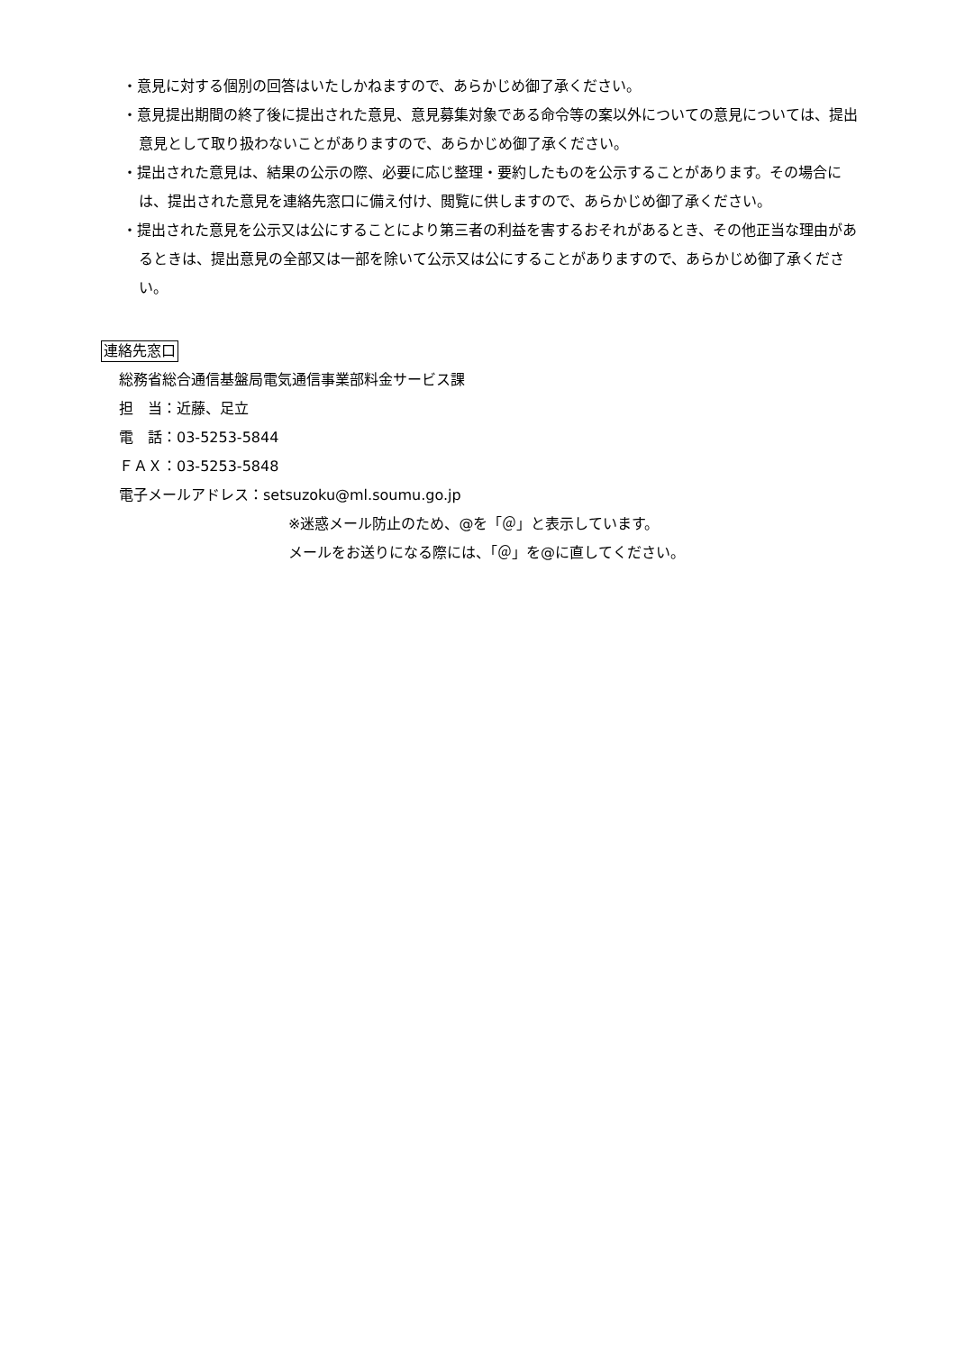・意見に対する個別の回答はいたしかねますので、あらかじめ御了承ください。
・意見提出期間の終了後に提出された意見、意見募集対象である命令等の案以外についての意見については、提出意見として取り扱わないことがありますので、あらかじめ御了承ください。
・提出された意見は、結果の公示の際、必要に応じ整理・要約したものを公示することがあります。その場合には、提出された意見を連絡先窓口に備え付け、閲覧に供しますので、あらかじめ御了承ください。
・提出された意見を公示又は公にすることにより第三者の利益を害するおそれがあるとき、その他正当な理由があるときは、提出意見の全部又は一部を除いて公示又は公にすることがありますので、あらかじめ御了承ください。
連絡先窓口
総務省総合通信基盤局電気通信事業部料金サービス課
担　当：近藤、足立
電　話：03-5253-5844
ＦＡＸ：03-5253-5848
電子メールアドレス：setsuzoku@ml.soumu.go.jp
※迷惑メール防止のため、@を「＠」と表示しています。
メールをお送りになる際には、「＠」を@に直してください。